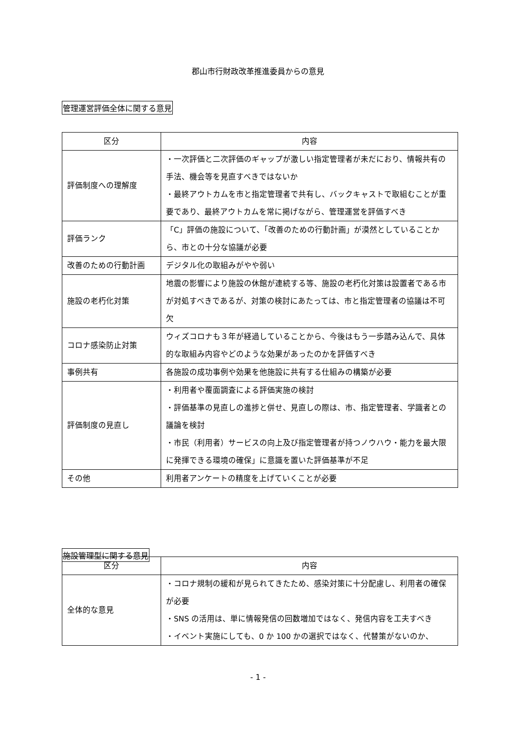郡山市行財政改革推進委員からの意見
管理運営評価全体に関する意見
| 区分 | 内容 |
| --- | --- |
| 評価制度への理解度 | ・一次評価と二次評価のギャップが激しい指定管理者が未だにおり、情報共有の手法、機会等を見直すべきではないか ・最終アウトカムを市と指定管理者で共有し、バックキャストで取組むことが重要であり、最終アウトカムを常に掲げながら、管理運営を評価すべき |
| 評価ランク | 「C」評価の施設について、「改善のための行動計画」が漠然としていることから、市との十分な協議が必要 |
| 改善のための行動計画 | デジタル化の取組みがやや弱い |
| 施設の老朽化対策 | 地震の影響により施設の休館が連続する等、施設の老朽化対策は設置者である市が対処すべきであるが、対策の検討にあたっては、市と指定管理者の協議は不可欠 |
| コロナ感染防止対策 | ウィズコロナも３年が経過していることから、今後はもう一歩踏み込んで、具体的な取組み内容やどのような効果があったのかを評価すべき |
| 事例共有 | 各施設の成功事例や効果を他施設に共有する仕組みの構築が必要 |
| 評価制度の見直し | ・利用者や覆面調査による評価実施の検討 ・評価基準の見直しの進捗と併せ、見直しの際は、市、指定管理者、学識者との議論を検討 ・市民（利用者）サービスの向上及び指定管理者が持つノウハウ・能力を最大限に発揮できる環境の確保」に意識を置いた評価基準が不足 |
| その他 | 利用者アンケートの精度を上げていくことが必要 |
施設管理型に関する意見
| 区分 | 内容 |
| --- | --- |
| 全体的な意見 | ・コロナ規制の緩和が見られてきたため、感染対策に十分配慮し、利用者の確保が必要 ・SNS の活用は、単に情報発信の回数増加ではなく、発信内容を工夫すべき ・イベント実施にしても、0 か 100 かの選択ではなく、代替策がないのか、 |
- 1 -